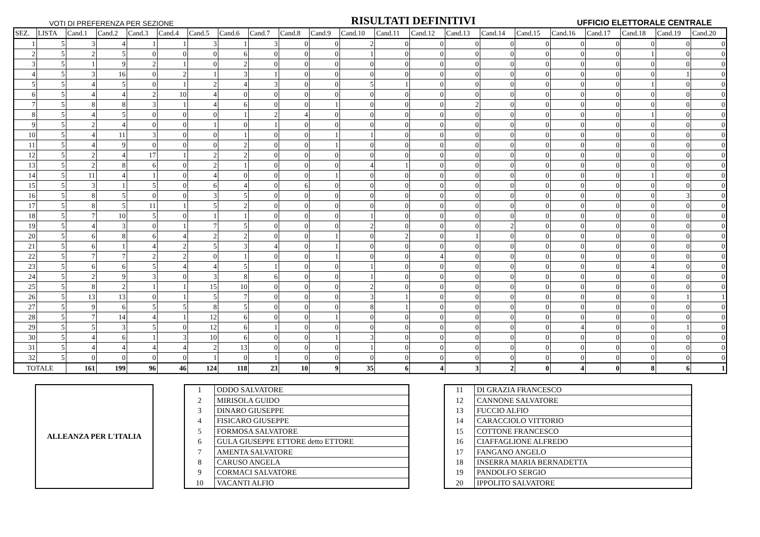VOTI DI PREFERENZA PER SEZIONE RISULTATI DEFINITIVI UFFICIO ELETTORALE CENTRALE
| SEZ. | LISTA | Cand.1 | Cand.2 | Cand.3 | Cand.4 | Cand.5 | Cand.6 | Cand.7 | Cand.8 | Cand.9 | Cand.10 | Cand.11 | Cand.12 | Cand.13 | Cand.14 | Cand.15 | Cand.16 | Cand.17 | Cand.18 | Cand.19 | Cand.20 |
| --- | --- | --- | --- | --- | --- | --- | --- | --- | --- | --- | --- | --- | --- | --- | --- | --- | --- | --- | --- | --- | --- |
| 1 | 5 | 3 | 4 | 1 | 1 | 3 | 1 | 3 | 0 | 0 | 2 | 0 | 0 | 0 | 0 | 0 | 0 | 0 | 0 | 0 | 0 |
| 2 | 5 | 2 | 5 | 0 | 0 | 0 | 6 | 0 | 0 | 0 | 1 | 0 | 0 | 0 | 0 | 0 | 0 | 0 | 1 | 0 | 0 |
| 3 | 5 | 1 | 9 | 2 | 1 | 0 | 2 | 0 | 0 | 0 | 0 | 0 | 0 | 0 | 0 | 0 | 0 | 0 | 0 | 0 | 0 |
| 4 | 5 | 3 | 16 | 0 | 2 | 1 | 3 | 1 | 0 | 0 | 0 | 0 | 0 | 0 | 0 | 0 | 0 | 0 | 0 | 1 | 0 |
| 5 | 5 | 4 | 5 | 0 | 1 | 2 | 4 | 3 | 0 | 0 | 5 | 1 | 0 | 0 | 0 | 0 | 0 | 0 | 1 | 0 | 0 |
| 6 | 5 | 4 | 4 | 2 | 10 | 4 | 0 | 0 | 0 | 0 | 0 | 0 | 0 | 0 | 0 | 0 | 0 | 0 | 0 | 0 | 0 |
| 7 | 5 | 8 | 8 | 3 | 1 | 4 | 6 | 0 | 0 | 1 | 0 | 0 | 0 | 2 | 0 | 0 | 0 | 0 | 0 | 0 | 0 |
| 8 | 5 | 4 | 5 | 0 | 0 | 0 | 1 | 2 | 4 | 0 | 0 | 0 | 0 | 0 | 0 | 0 | 0 | 0 | 1 | 0 | 0 |
| 9 | 5 | 2 | 4 | 0 | 0 | 1 | 0 | 1 | 0 | 0 | 0 | 0 | 0 | 0 | 0 | 0 | 0 | 0 | 0 | 0 | 0 |
| 10 | 5 | 4 | 11 | 3 | 0 | 0 | 1 | 0 | 0 | 1 | 1 | 0 | 0 | 0 | 0 | 0 | 0 | 0 | 0 | 0 | 0 |
| 11 | 5 | 4 | 9 | 0 | 0 | 0 | 2 | 0 | 0 | 1 | 0 | 0 | 0 | 0 | 0 | 0 | 0 | 0 | 0 | 0 | 0 |
| 12 | 5 | 2 | 4 | 17 | 1 | 2 | 2 | 0 | 0 | 0 | 0 | 0 | 0 | 0 | 0 | 0 | 0 | 0 | 0 | 0 | 0 |
| 13 | 5 | 2 | 8 | 6 | 0 | 2 | 1 | 0 | 0 | 0 | 4 | 1 | 0 | 0 | 0 | 0 | 0 | 0 | 0 | 0 | 0 |
| 14 | 5 | 11 | 4 | 1 | 0 | 4 | 0 | 0 | 0 | 1 | 0 | 0 | 0 | 0 | 0 | 0 | 0 | 0 | 1 | 0 | 0 |
| 15 | 5 | 3 | 1 | 5 | 0 | 6 | 4 | 0 | 6 | 0 | 0 | 0 | 0 | 0 | 0 | 0 | 0 | 0 | 0 | 0 | 0 |
| 16 | 5 | 8 | 5 | 0 | 0 | 3 | 5 | 0 | 0 | 0 | 0 | 0 | 0 | 0 | 0 | 0 | 0 | 0 | 0 | 3 | 0 |
| 17 | 5 | 8 | 5 | 11 | 1 | 5 | 2 | 0 | 0 | 0 | 0 | 0 | 0 | 0 | 0 | 0 | 0 | 0 | 0 | 0 | 0 |
| 18 | 5 | 7 | 10 | 5 | 0 | 1 | 1 | 0 | 0 | 0 | 1 | 0 | 0 | 0 | 0 | 0 | 0 | 0 | 0 | 0 | 0 |
| 19 | 5 | 4 | 3 | 0 | 1 | 7 | 5 | 0 | 0 | 0 | 2 | 0 | 0 | 0 | 2 | 0 | 0 | 0 | 0 | 0 | 0 |
| 20 | 5 | 6 | 8 | 6 | 4 | 2 | 2 | 0 | 0 | 1 | 0 | 2 | 0 | 1 | 0 | 0 | 0 | 0 | 0 | 0 | 0 |
| 21 | 5 | 6 | 1 | 4 | 2 | 5 | 3 | 4 | 0 | 1 | 0 | 0 | 0 | 0 | 0 | 0 | 0 | 0 | 0 | 0 | 0 |
| 22 | 5 | 7 | 7 | 2 | 2 | 0 | 1 | 0 | 0 | 1 | 0 | 0 | 4 | 0 | 0 | 0 | 0 | 0 | 0 | 0 | 0 |
| 23 | 5 | 6 | 6 | 5 | 4 | 4 | 5 | 1 | 0 | 0 | 1 | 0 | 0 | 0 | 0 | 0 | 0 | 0 | 4 | 0 | 0 |
| 24 | 5 | 2 | 9 | 3 | 0 | 3 | 8 | 6 | 0 | 0 | 1 | 0 | 0 | 0 | 0 | 0 | 0 | 0 | 0 | 0 | 0 |
| 25 | 5 | 8 | 2 | 1 | 1 | 15 | 10 | 0 | 0 | 0 | 2 | 0 | 0 | 0 | 0 | 0 | 0 | 0 | 0 | 0 | 0 |
| 26 | 5 | 13 | 13 | 0 | 1 | 5 | 7 | 0 | 0 | 0 | 3 | 1 | 0 | 0 | 0 | 0 | 0 | 0 | 0 | 1 | 1 |
| 27 | 5 | 9 | 6 | 5 | 5 | 8 | 5 | 0 | 0 | 0 | 8 | 1 | 0 | 0 | 0 | 0 | 0 | 0 | 0 | 0 | 0 |
| 28 | 5 | 7 | 14 | 4 | 1 | 12 | 6 | 0 | 0 | 1 | 0 | 0 | 0 | 0 | 0 | 0 | 0 | 0 | 0 | 0 | 0 |
| 29 | 5 | 5 | 3 | 5 | 0 | 12 | 6 | 1 | 0 | 0 | 0 | 0 | 0 | 0 | 0 | 0 | 4 | 0 | 0 | 1 | 0 |
| 30 | 5 | 4 | 6 | 1 | 3 | 10 | 6 | 0 | 0 | 1 | 3 | 0 | 0 | 0 | 0 | 0 | 0 | 0 | 0 | 0 | 0 |
| 31 | 5 | 4 | 4 | 4 | 4 | 2 | 13 | 0 | 0 | 0 | 1 | 0 | 0 | 0 | 0 | 0 | 0 | 0 | 0 | 0 | 0 |
| 32 | 5 | 0 | 0 | 0 | 0 | 1 | 0 | 1 | 0 | 0 | 0 | 0 | 0 | 0 | 0 | 0 | 0 | 0 | 0 | 0 | 0 |
| TOTALE | | 161 | 199 | 96 | 46 | 124 | 118 | 23 | 10 | 9 | 35 | 6 | 4 | 3 | 2 | 0 | 4 | 0 | 8 | 6 | 1 |
ALLEANZA PER L'ITALIA
| 1 | ODDO SALVATORE |
| 2 | MIRISOLA GUIDO |
| 3 | DINARO GIUSEPPE |
| 4 | FISICARO GIUSEPPE |
| 5 | FORMOSA SALVATORE |
| 6 | GULA GIUSEPPE ETTORE detto ETTORE |
| 7 | AMENTA SALVATORE |
| 8 | CARUSO ANGELA |
| 9 | CORMACI SALVATORE |
| 10 | VACANTI ALFIO |
| 11 | DI GRAZIA FRANCESCO |
| 12 | CANNONE SALVATORE |
| 13 | FUCCIO ALFIO |
| 14 | CARACCIOLO VITTORIO |
| 15 | COTTONE FRANCESCO |
| 16 | CIAFFAGLIONE ALFREDO |
| 17 | FANGANO ANGELO |
| 18 | INSERRA MARIA BERNADETTA |
| 19 | PANDOLFO SERGIO |
| 20 | IPPOLITO SALVATORE |